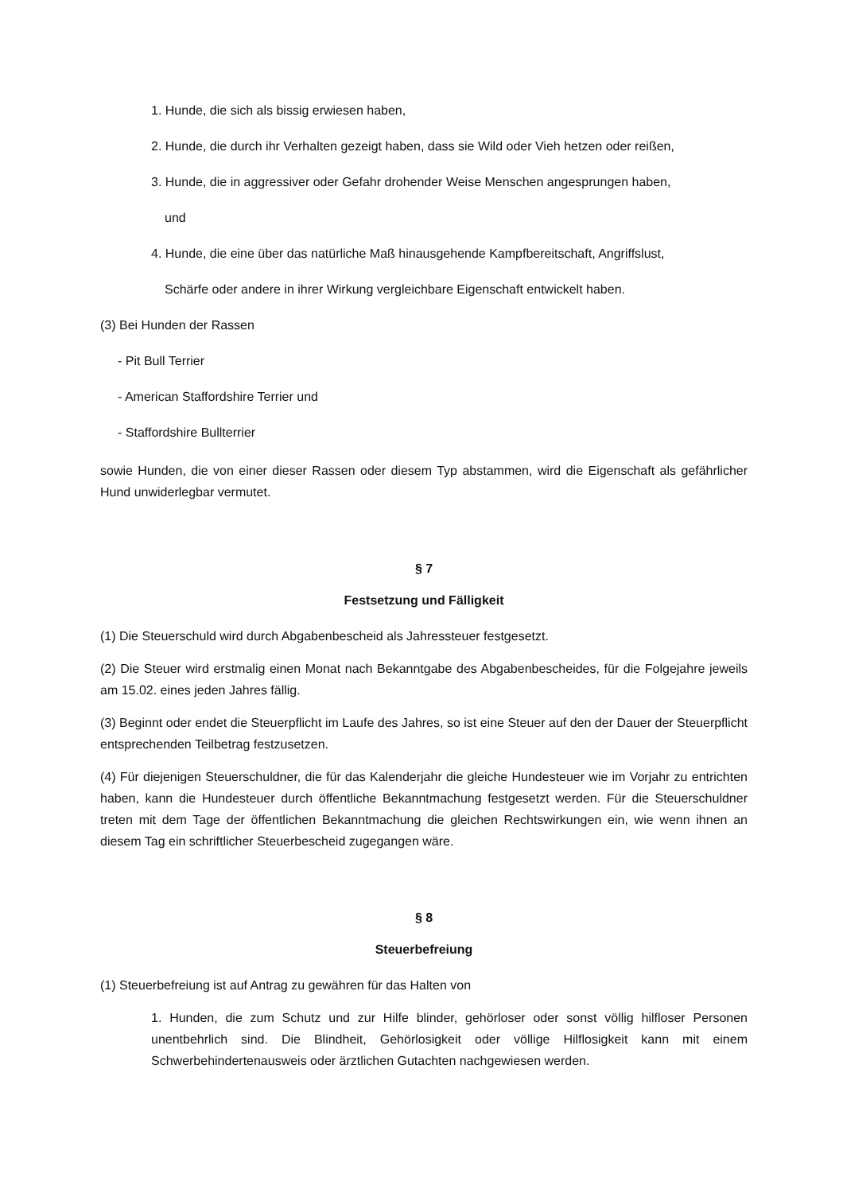1. Hunde, die sich als bissig erwiesen haben,
2. Hunde, die durch ihr Verhalten gezeigt haben, dass sie Wild oder Vieh hetzen oder reißen,
3. Hunde, die in aggressiver oder Gefahr drohender Weise Menschen angesprungen haben,
und
4. Hunde, die eine über das natürliche Maß hinausgehende Kampfbereitschaft, Angriffslust,
Schärfe oder andere in ihrer Wirkung vergleichbare Eigenschaft entwickelt haben.
(3) Bei Hunden der Rassen
- Pit Bull Terrier
- American Staffordshire Terrier und
- Staffordshire Bullterrier
sowie Hunden, die von einer dieser Rassen oder diesem Typ abstammen, wird die Eigenschaft als gefährlicher Hund unwiderlegbar vermutet.
§ 7
Festsetzung und Fälligkeit
(1) Die Steuerschuld wird durch Abgabenbescheid als Jahressteuer festgesetzt.
(2) Die Steuer wird erstmalig einen Monat nach Bekanntgabe des Abgabenbescheides, für die Folgejahre jeweils am 15.02. eines jeden Jahres fällig.
(3) Beginnt oder endet die Steuerpflicht im Laufe des Jahres, so ist eine Steuer auf den der Dauer der Steuerpflicht entsprechenden Teilbetrag festzusetzen.
(4) Für diejenigen Steuerschuldner, die für das Kalenderjahr die gleiche Hundesteuer wie im Vorjahr zu entrichten haben, kann die Hundesteuer durch öffentliche Bekanntmachung festgesetzt werden. Für die Steuerschuldner treten mit dem Tage der öffentlichen Bekanntmachung die gleichen Rechtswirkungen ein, wie wenn ihnen an diesem Tag ein schriftlicher Steuerbescheid zugegangen wäre.
§ 8
Steuerbefreiung
(1) Steuerbefreiung ist auf Antrag zu gewähren für das Halten von
1. Hunden, die zum Schutz und zur Hilfe blinder, gehörloser oder sonst völlig hilfloser Personen unentbehrlich sind. Die Blindheit, Gehörlosigkeit oder völlige Hilflosigkeit kann mit einem Schwerbehindertenausweis oder ärztlichen Gutachten nachgewiesen werden.